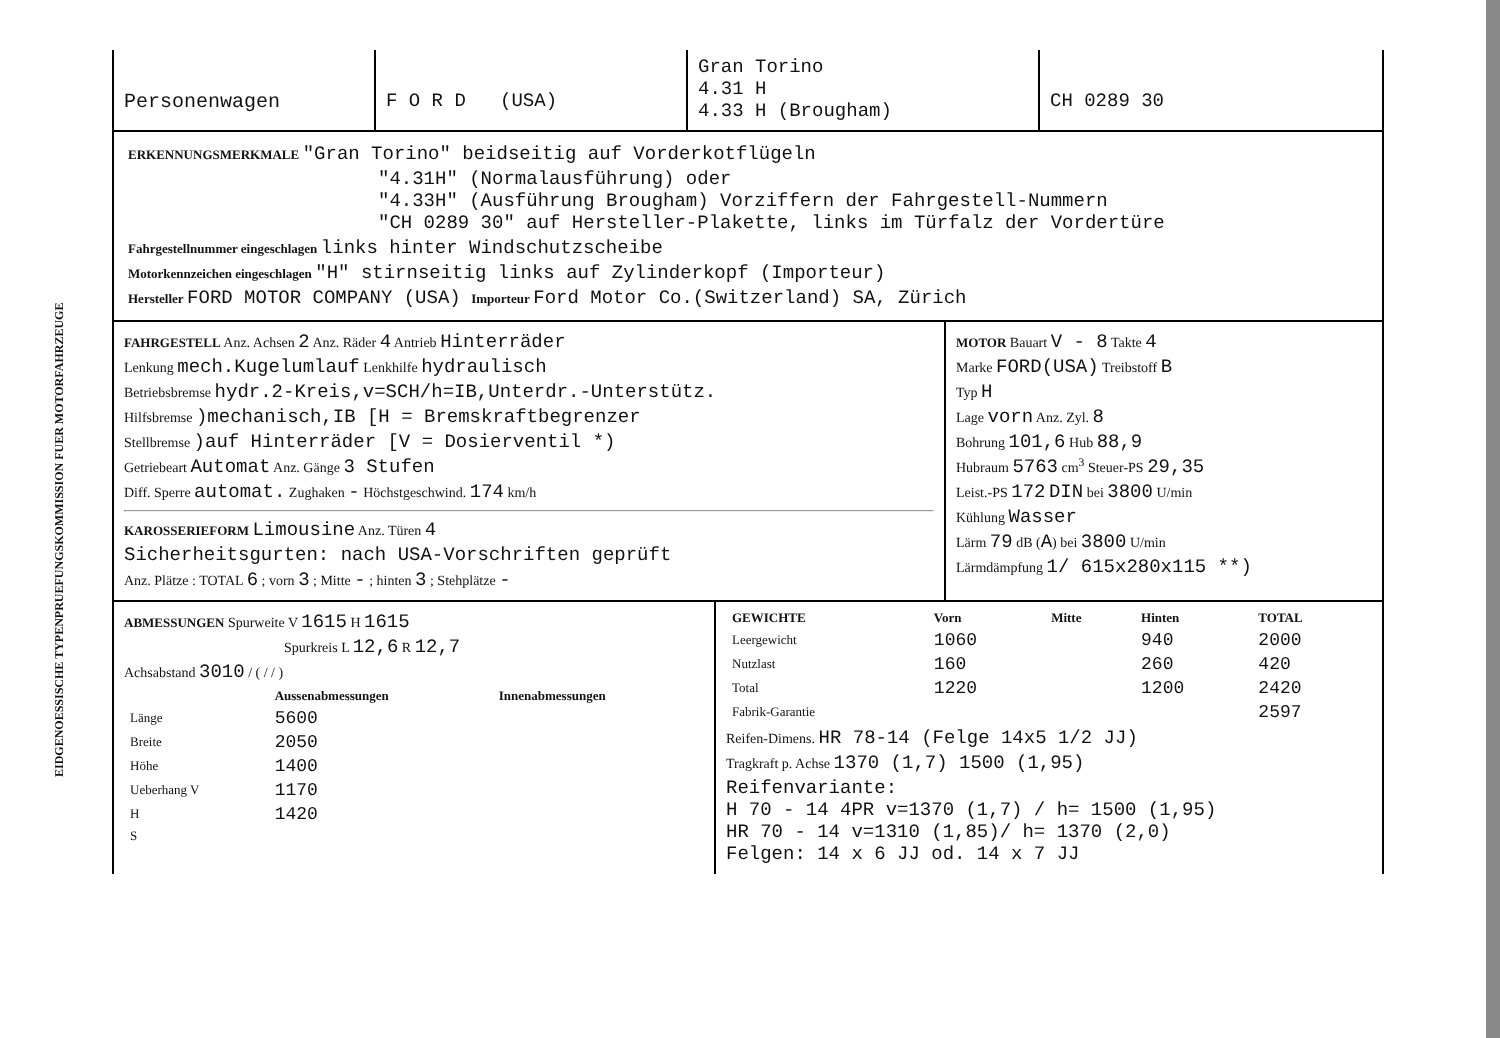EIDGENOESSISCHE TYPENPRUEFUNGSKOMMISSION FUER MOTORFAHRZEUGE
Personenwagen F O R D (USA)
Gran Torino
4.31 H
4.33 H (Brougham)
CH 0289 30
ERKENNUNGSMERKMALE "Gran Torino" beidseitig auf Vorderkotflügeln
"4.31H" (Normalausführung) oder
"4.33H" (Ausführung Brougham) Vorziffern der Fahrgestell-Nummern
"CH 0289 30" auf Hersteller-Plakette, links im Türfalz der Vordertüre
Fahrgestellnummer eingeschlagen links hinter Windschutzscheibe
Motorkennzeichen eingeschlagen "H" stirnseitig links auf Zylinderkopf (Importeur)
Hersteller FORD MOTOR COMPANY (USA) Importeur Ford Motor Co.(Switzerland) SA, Zürich
FAHRGESTELL Anz. Achsen 2 Anz. Räder 4 Antrieb Hinterräder
Lenkung mech.Kugelumlauf Lenkhilfe hydraulisch
Betriebsbremse hydr.2-Kreis,v=SCH/h=IB,Unterdr.-Unterstütz.
Hilfsbremse )mechanisch,IB [H = Bremskraftbegrenzer
Stellbremse )auf Hinterräder [V = Dosierventil *)
Getriebeart Automat Anz. Gänge 3 Stufen
Diff. Sperre automat. Zughaken - Höchstgeschwind. 174 km/h
KAROSSERIEFORM Limousine Anz. Türen 4
Sicherheitsgurten: nach USA-Vorschriften geprüft
Anz. Plätze : TOTAL 6 ; vorn 3 ; Mitte - ; hinten 3 ; Stehplätze -
MOTOR Bauart V - 8 Takte 4
Marke FORD(USA) Treibstoff B
Typ H
Lage vorn Anz. Zyl. 8
Bohrung 101,6 Hub 88,9
Hubraum 5763 cm<sup>3</sup> Steuer-PS 29,35
Leist.-PS 172 DIN bei 3800 U/min
Kühlung Wasser
Lärm 79 dB (A) bei 3800 U/min
Lärmdämpfung 1/ 615x280x115 **)
ABMESSUNGEN Spurweite V 1615 H 1615
Spurkreis L 12,6 R 12,7
Achsabstand 3010 / ( / / )
| | Aussenabmessungen | Innenabmessungen |
| --- | --- | --- |
| Länge | 5600 | |
| Breite | 2050 | |
| Höhe | 1400 | |
| Ueberhang V | 1170 | |
| H | 1420 | |
| S | | |
| GEWICHTE | Vorn | Mitte | Hinten | TOTAL |
| --- | --- | --- | --- | --- |
| Leergewicht | 1060 | | 940 | 2000 |
| Nutzlast | 160 | | 260 | 420 |
| Total | 1220 | | 1200 | 2420 |
| Fabrik-Garantie | | | | 2597 |
Reifen-Dimens. HR 78-14 (Felge 14x5 1/2 JJ)
Tragkraft p. Achse 1370 (1,7) 1500 (1,95)
Reifenvariante:
H 70 - 14 4PR v=1370 (1,7) / h= 1500 (1,95)
HR 70 - 14 v=1310 (1,85)/ h= 1370 (2,0)
Felgen: 14 x 6 JJ od. 14 x 7 JJ